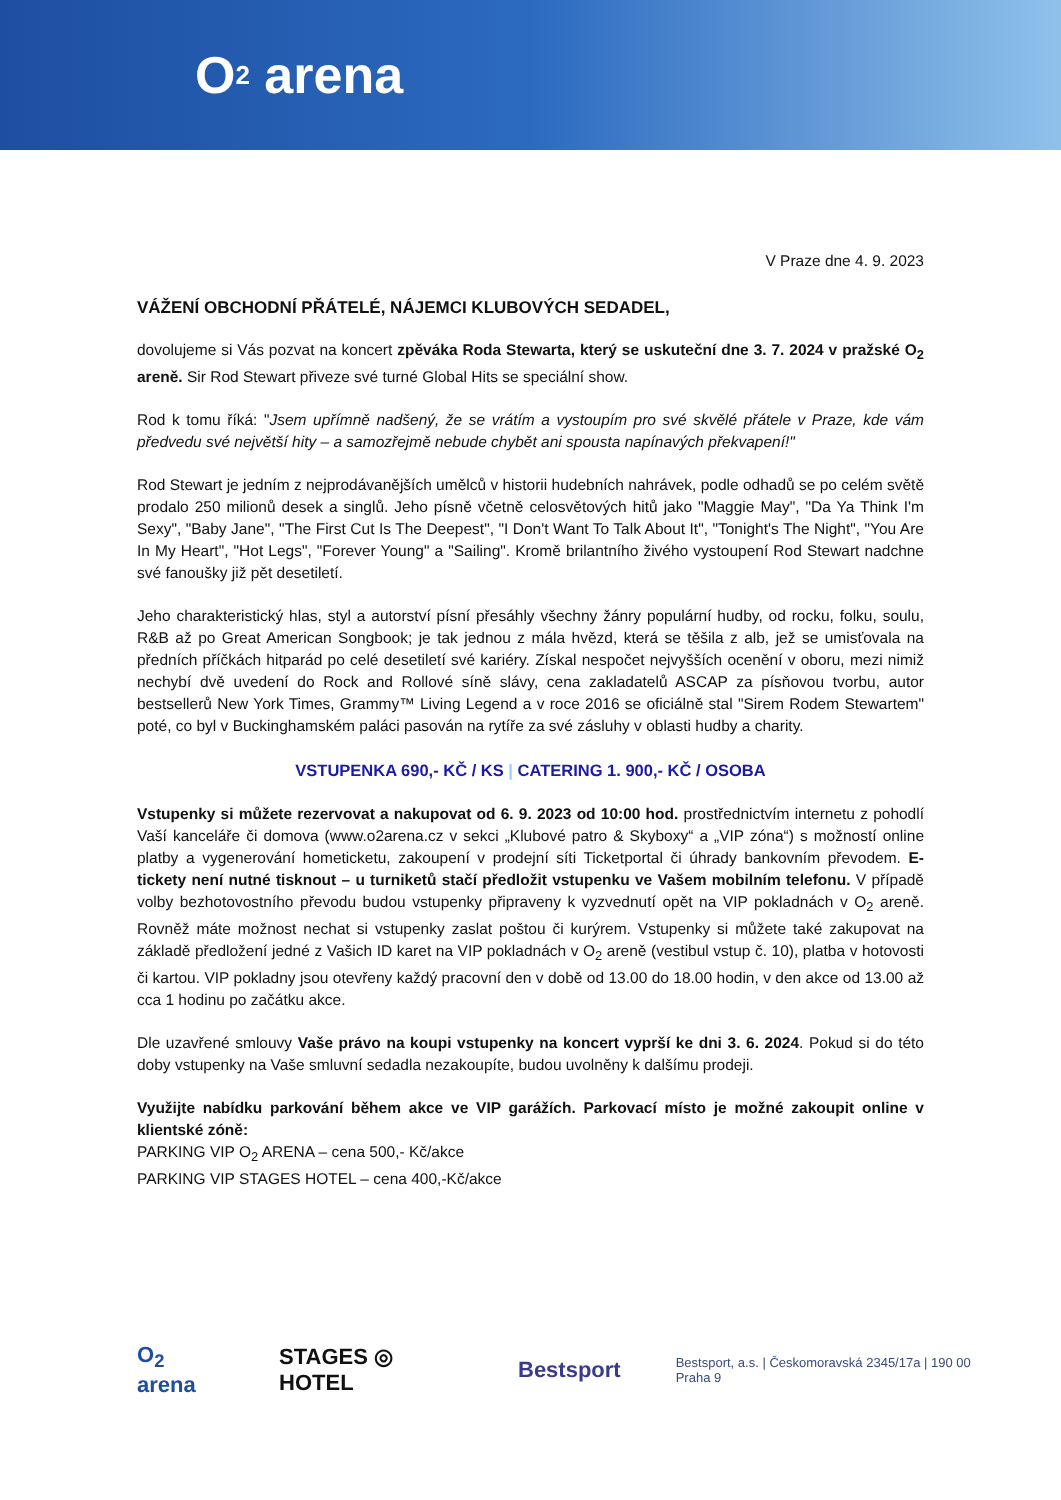O<sub>2</sub> arena
V Praze dne 4. 9. 2023
VÁŽENÍ OBCHODNÍ PŘÁTELÉ, NÁJEMCI KLUBOVÝCH SEDADEL,
dovolujeme si Vás pozvat na koncert zpěváka Roda Stewarta, který se uskuteční dne 3. 7. 2024 v pražské O<sub>2</sub> areně. Sir Rod Stewart přiveze své turné Global Hits se speciální show.
Rod k tomu říká: "Jsem upřímně nadšený, že se vrátím a vystoupím pro své skvělé přátele v Praze, kde vám předvedu své největší hity – a samozřejmě nebude chybět ani spousta napínavých překvapení!"
Rod Stewart je jedním z nejprodávanějších umělců v historii hudebních nahrávek, podle odhadů se po celém světě prodalo 250 milionů desek a singlů. Jeho písně včetně celosvětových hitů jako "Maggie May", "Da Ya Think I'm Sexy", "Baby Jane", "The First Cut Is The Deepest", "I Don't Want To Talk About It", "Tonight's The Night", "You Are In My Heart", "Hot Legs", "Forever Young" a "Sailing". Kromě brilantního živého vystoupení Rod Stewart nadchne své fanoušky již pět desetiletí.
Jeho charakteristický hlas, styl a autorství písní přesáhly všechny žánry populární hudby, od rocku, folku, soulu, R&B až po Great American Songbook; je tak jednou z mála hvězd, která se těšila z alb, jež se umisťovala na předních příčkách hitparád po celé desetiletí své kariéry. Získal nespočet nejvyšších ocenění v oboru, mezi nimiž nechybí dvě uvedení do Rock and Rollové síně slávy, cena zakladatelů ASCAP za písňovou tvorbu, autor bestsellerů New York Times, Grammy™ Living Legend a v roce 2016 se oficiálně stal "Sirem Rodem Stewartem" poté, co byl v Buckinghamském paláci pasován na rytíře za své zásluhy v oblasti hudby a charity.
VSTUPENKA 690,- KČ / KS | CATERING 1. 900,- KČ / OSOBA
Vstupenky si můžete rezervovat a nakupovat od 6. 9. 2023 od 10:00 hod. prostřednictvím internetu z pohodlí Vaší kanceláře či domova (www.o2arena.cz v sekci „Klubové patro & Skyboxy“ a „VIP zóna“) s možností online platby a vygenerování hometicketu, zakoupení v prodejní síti Ticketportal či úhrady bankovním převodem. E-tickety není nutné tisknout – u turniketů stačí předložit vstupenku ve Vašem mobilním telefonu. V případě volby bezhotovostního převodu budou vstupenky připraveny k vyzvednutí opět na VIP pokladnách v O<sub>2</sub> areně. Rovněž máte možnost nechat si vstupenky zaslat poštou či kurýrem. Vstupenky si můžete také zakupovat na základě předložení jedné z Vašich ID karet na VIP pokladnách v O<sub>2</sub> areně (vestibul vstup č. 10), platba v hotovosti či kartou. VIP pokladny jsou otevřeny každý pracovní den v době od 13.00 do 18.00 hodin, v den akce od 13.00 až cca 1 hodinu po začátku akce.
Dle uzavřené smlouvy Vaše právo na koupi vstupenky na koncert vyprší ke dni 3. 6. 2024. Pokud si do této doby vstupenky na Vaše smluvní sedadla nezakoupíte, budou uvolněny k dalšímu prodeji.
Využijte nabídku parkování během akce ve VIP garážích. Parkovací místo je možné zakoupit online v klientské zóně:
PARKING VIP O<sub>2</sub> ARENA – cena 500,- Kč/akce
PARKING VIP STAGES HOTEL – cena 400,-Kč/akce
O<sub>2</sub> arena STAGES ◎ HOTEL Bestsport Bestsport, a.s. | Českomoravská 2345/17a | 190 00 Praha 9